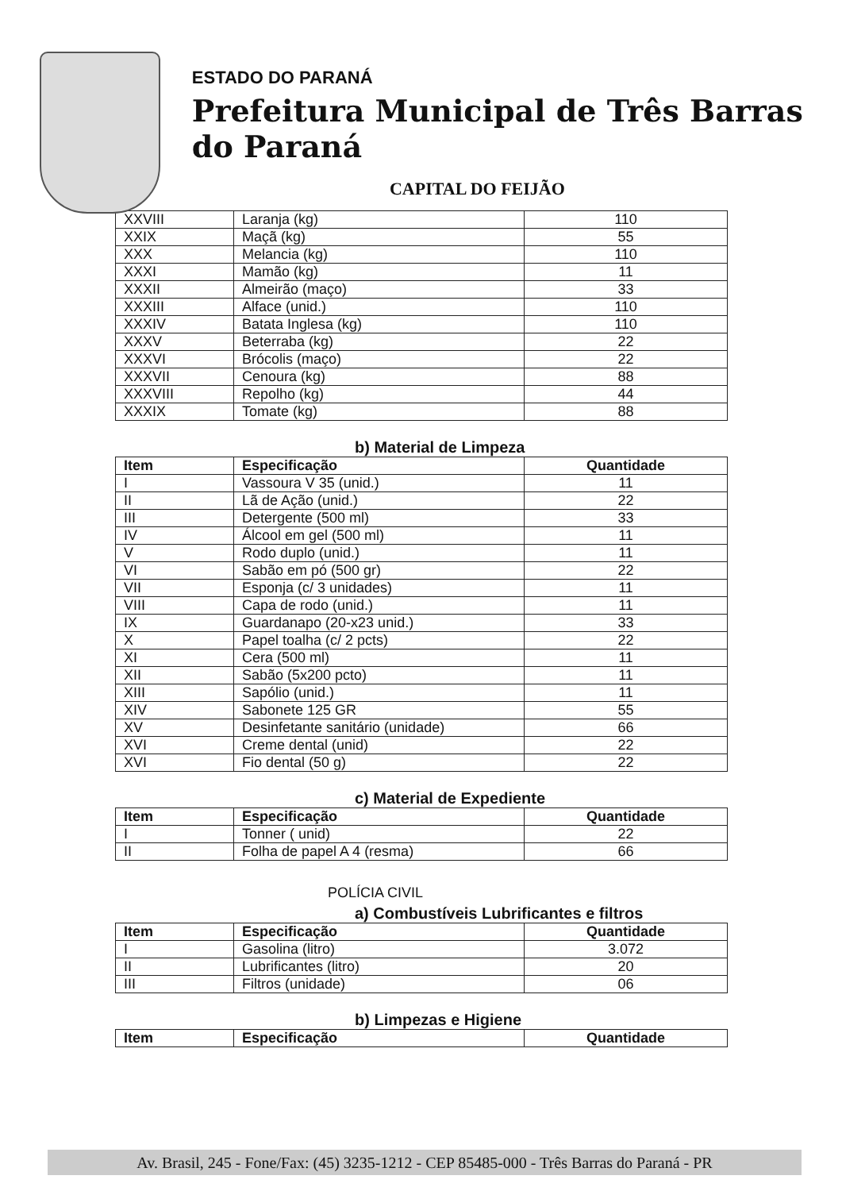ESTADO DO PARANÁ
Prefeitura Municipal de Três Barras do Paraná
CAPITAL DO FEIJÃO
| XXVIII | Laranja (kg) | 110 |
| XXIX | Maçã (kg) | 55 |
| XXX | Melancia (kg) | 110 |
| XXXI | Mamão (kg) | 11 |
| XXXII | Almeirão (maço) | 33 |
| XXXIII | Alface (unid.) | 110 |
| XXXIV | Batata Inglesa (kg) | 110 |
| XXXV | Beterraba (kg) | 22 |
| XXXVI | Brócolis (maço) | 22 |
| XXXVII | Cenoura (kg) | 88 |
| XXXVIII | Repolho (kg) | 44 |
| XXXIX | Tomate (kg) | 88 |
b) Material de Limpeza
| Item | Especificação | Quantidade |
| --- | --- | --- |
| I | Vassoura V 35 (unid.) | 11 |
| II | Lã de Ação (unid.) | 22 |
| III | Detergente (500 ml) | 33 |
| IV | Álcool em gel (500 ml) | 11 |
| V | Rodo duplo (unid.) | 11 |
| VI | Sabão em pó (500 gr) | 22 |
| VII | Esponja (c/ 3 unidades) | 11 |
| VIII | Capa de rodo (unid.) | 11 |
| IX | Guardanapo (20-x23 unid.) | 33 |
| X | Papel toalha (c/ 2 pcts) | 22 |
| XI | Cera (500 ml) | 11 |
| XII | Sabão (5x200 pcto) | 11 |
| XIII | Sapólio (unid.) | 11 |
| XIV | Sabonete 125 GR | 55 |
| XV | Desinfetante sanitário (unidade) | 66 |
| XVI | Creme dental (unid) | 22 |
| XVI | Fio dental (50 g) | 22 |
c) Material de Expediente
| Item | Especificação | Quantidade |
| --- | --- | --- |
| I | Tonner ( unid) | 22 |
| II | Folha de papel A 4 (resma) | 66 |
POLÍCIA CIVIL
a) Combustíveis Lubrificantes e filtros
| Item | Especificação | Quantidade |
| --- | --- | --- |
| I | Gasolina (litro) | 3.072 |
| II | Lubrificantes (litro) | 20 |
| III | Filtros (unidade) | 06 |
b) Limpezas e Higiene
| Item | Especificação | Quantidade |
| --- | --- | --- |
Av. Brasil, 245 - Fone/Fax: (45) 3235-1212 - CEP 85485-000 - Três Barras do Paraná - PR